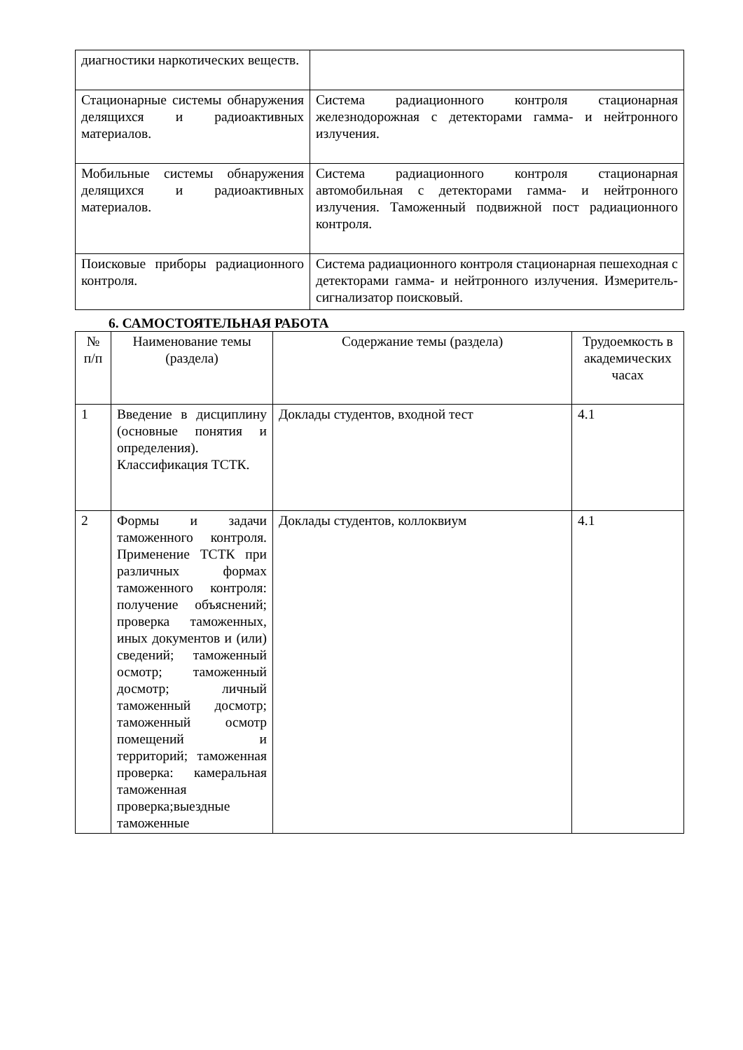| диагностики наркотических веществ. | |
| Стационарные системы обнаружения делящихся и радиоактивных материалов. | Система радиационного контроля стационарная железнодорожная с детекторами гамма- и нейтронного излучения. |
| Мобильные системы обнаружения делящихся и радиоактивных материалов. | Система радиационного контроля стационарная автомобильная с детекторами гамма- и нейтронного излучения. Таможенный подвижной пост радиационного контроля. |
| Поисковые приборы радиационного контроля. | Система радиационного контроля стационарная пешеходная с детекторами гамма- и нейтронного излучения. Измеритель-сигнализатор поисковый. |
6. САМОСТОЯТЕЛЬНАЯ РАБОТА
| № п/п | Наименование темы (раздела) | Содержание темы (раздела) | Трудоемкость в академических часах |
| --- | --- | --- | --- |
| 1 | Введение в дисциплину (основные понятия и определения). Классификация ТСТК. | Доклады студентов, входной тест | 4.1 |
| 2 | Формы и задачи таможенного контроля. Применение ТСТК при различных формах таможенного контроля: получение объяснений; проверка таможенных, иных документов и (или) сведений; таможенный осмотр; таможенный досмотр; личный таможенный досмотр; таможенный осмотр помещений и территорий; таможенная проверка: камеральная таможенная проверка;выездные таможенные | Доклады студентов, коллоквиум | 4.1 |